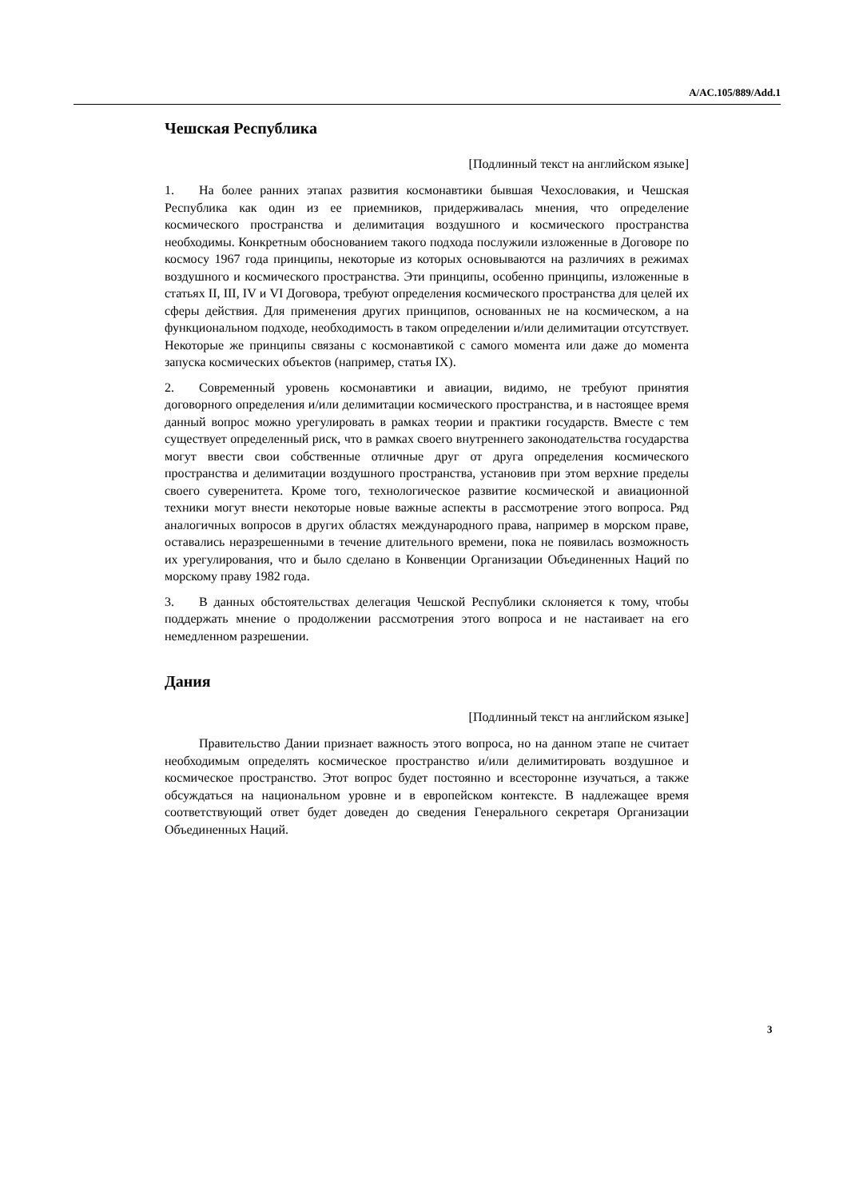A/AC.105/889/Add.1
Чешская Республика
[Подлинный текст на английском языке]
1. На более ранних этапах развития космонавтики бывшая Чехословакия, и Чешская Республика как один из ее приемников, придерживалась мнения, что определение космического пространства и делимитация воздушного и космического пространства необходимы. Конкретным обоснованием такого подхода послужили изложенные в Договоре по космосу 1967 года принципы, некоторые из которых основываются на различиях в режимах воздушного и космического пространства. Эти принципы, особенно принципы, изложенные в статьях II, III, IV и VI Договора, требуют определения космического пространства для целей их сферы действия. Для применения других принципов, основанных не на космическом, а на функциональном подходе, необходимость в таком определении и/или делимитации отсутствует. Некоторые же принципы связаны с космонавтикой с самого момента или даже до момента запуска космических объектов (например, статья IX).
2. Современный уровень космонавтики и авиации, видимо, не требуют принятия договорного определения и/или делимитации космического пространства, и в настоящее время данный вопрос можно урегулировать в рамках теории и практики государств. Вместе с тем существует определенный риск, что в рамках своего внутреннего законодательства государства могут ввести свои собственные отличные друг от друга определения космического пространства и делимитации воздушного пространства, установив при этом верхние пределы своего суверенитета. Кроме того, технологическое развитие космической и авиационной техники могут внести некоторые новые важные аспекты в рассмотрение этого вопроса. Ряд аналогичных вопросов в других областях международного права, например в морском праве, оставались неразрешенными в течение длительного времени, пока не появилась возможность их урегулирования, что и было сделано в Конвенции Организации Объединенных Наций по морскому праву 1982 года.
3. В данных обстоятельствах делегация Чешской Республики склоняется к тому, чтобы поддержать мнение о продолжении рассмотрения этого вопроса и не настаивает на его немедленном разрешении.
Дания
[Подлинный текст на английском языке]
Правительство Дании признает важность этого вопроса, но на данном этапе не считает необходимым определять космическое пространство и/или делимитировать воздушное и космическое пространство. Этот вопрос будет постоянно и всесторонне изучаться, а также обсуждаться на национальном уровне и в европейском контексте. В надлежащее время соответствующий ответ будет доведен до сведения Генерального секретаря Организации Объединенных Наций.
3